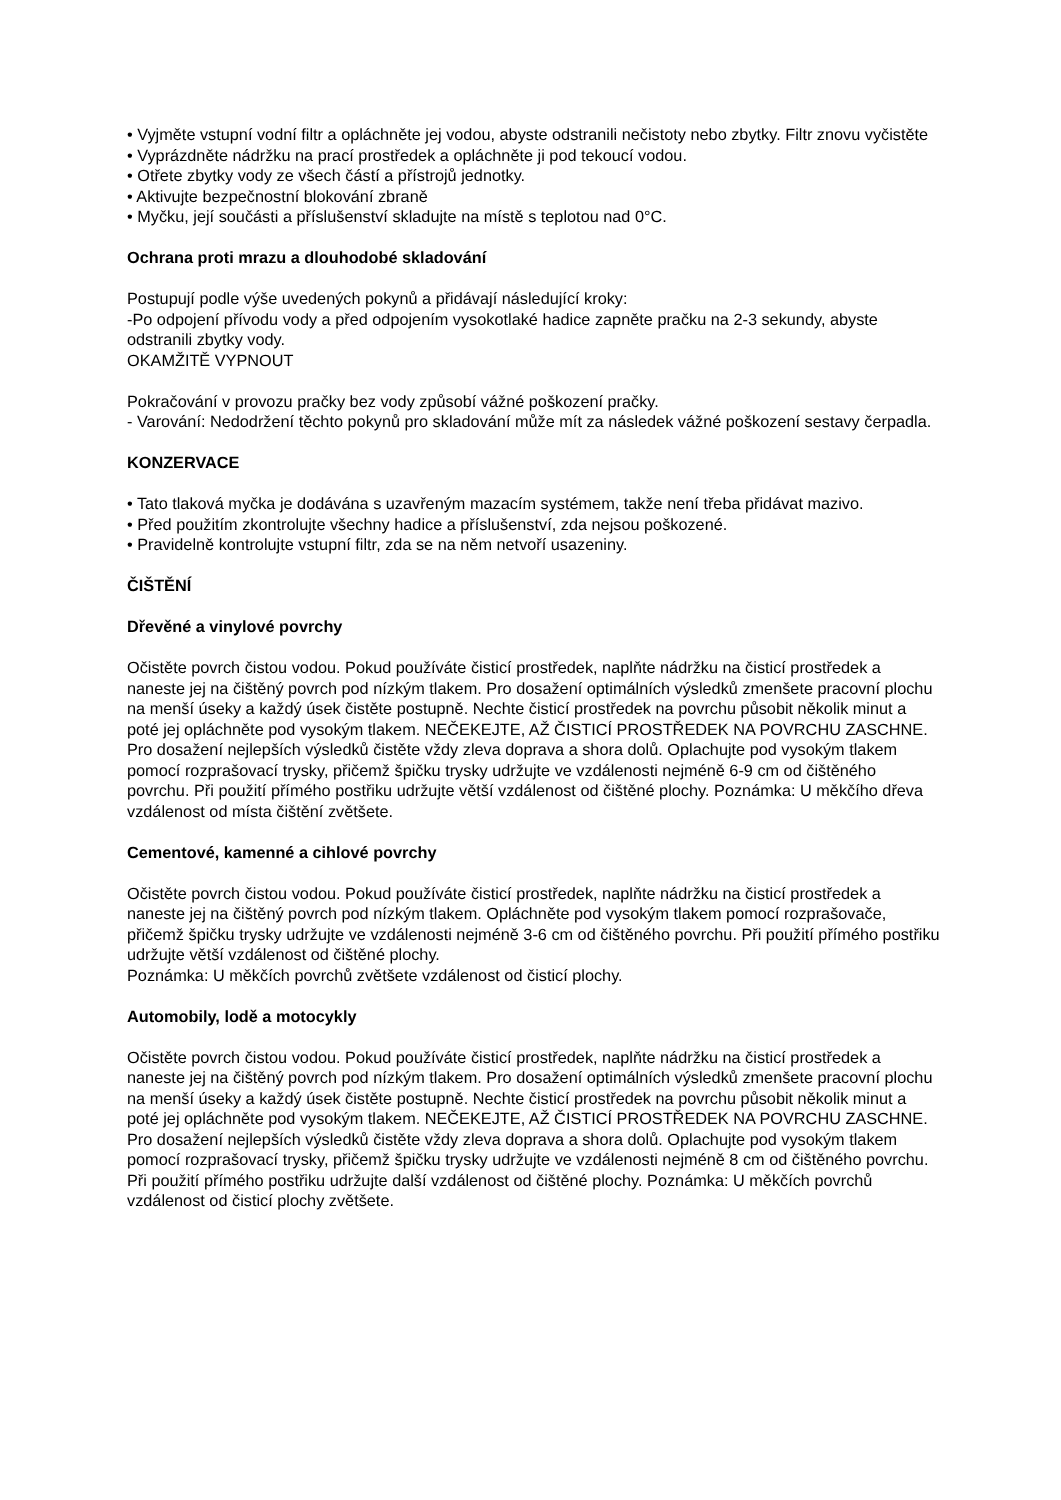• Vyjměte vstupní vodní filtr a opláchněte jej vodou, abyste odstranili nečistoty nebo zbytky. Filtr znovu vyčistěte
• Vyprázdněte nádržku na prací prostředek a opláchněte ji pod tekoucí vodou.
• Otřete zbytky vody ze všech částí a přístrojů jednotky.
• Aktivujte bezpečnostní blokování zbraně
• Myčku, její součásti a příslušenství skladujte na místě s teplotou nad 0°C.
Ochrana proti mrazu a dlouhodobé skladování
Postupují podle výše uvedených pokynů a přidávají následující kroky:
-Po odpojení přívodu vody a před odpojením vysokotlaké hadice zapněte pračku na 2-3 sekundy, abyste odstranili zbytky vody.
OKAMŽITĚ VYPNOUT
Pokračování v provozu pračky bez vody způsobí vážné poškození pračky.
- Varování: Nedodržení těchto pokynů pro skladování může mít za následek vážné poškození sestavy čerpadla.
KONZERVACE
• Tato tlaková myčka je dodávána s uzavřeným mazacím systémem, takže není třeba přidávat mazivo.
• Před použitím zkontrolujte všechny hadice a příslušenství, zda nejsou poškozené.
• Pravidelně kontrolujte vstupní filtr, zda se na něm netvoří usazeniny.
ČIŠTĚNÍ
Dřevěné a vinylové povrchy
Očistěte povrch čistou vodou. Pokud používáte čisticí prostředek, naplňte nádržku na čisticí prostředek a naneste jej na čištěný povrch pod nízkým tlakem. Pro dosažení optimálních výsledků zmenšete pracovní plochu na menší úseky a každý úsek čistěte postupně. Nechte čisticí prostředek na povrchu působit několik minut a poté jej opláchněte pod vysokým tlakem. NEČEKEJTE, AŽ ČISTICÍ PROSTŘEDEK NA POVRCHU ZASCHNE. Pro dosažení nejlepších výsledků čistěte vždy zleva doprava a shora dolů. Oplachujte pod vysokým tlakem pomocí rozprašovací trysky, přičemž špičku trysky udržujte ve vzdálenosti nejméně 6-9 cm od čištěného povrchu. Při použití přímého postřiku udržujte větší vzdálenost od čištěné plochy. Poznámka: U měkčího dřeva vzdálenost od místa čištění zvětšete.
Cementové, kamenné a cihlové povrchy
Očistěte povrch čistou vodou. Pokud používáte čisticí prostředek, naplňte nádržku na čisticí prostředek a naneste jej na čištěný povrch pod nízkým tlakem. Opláchněte pod vysokým tlakem pomocí rozprašovače, přičemž špičku trysky udržujte ve vzdálenosti nejméně 3-6 cm od čištěného povrchu. Při použití přímého postřiku udržujte větší vzdálenost od čištěné plochy.
Poznámka: U měkčích povrchů zvětšete vzdálenost od čisticí plochy.
Automobily, lodě a motocykly
Očistěte povrch čistou vodou. Pokud používáte čisticí prostředek, naplňte nádržku na čisticí prostředek a naneste jej na čištěný povrch pod nízkým tlakem. Pro dosažení optimálních výsledků zmenšete pracovní plochu na menší úseky a každý úsek čistěte postupně. Nechte čisticí prostředek na povrchu působit několik minut a poté jej opláchněte pod vysokým tlakem. NEČEKEJTE, AŽ ČISTICÍ PROSTŘEDEK NA POVRCHU ZASCHNE. Pro dosažení nejlepších výsledků čistěte vždy zleva doprava a shora dolů. Oplachujte pod vysokým tlakem pomocí rozprašovací trysky, přičemž špičku trysky udržujte ve vzdálenosti nejméně 8 cm od čištěného povrchu. Při použití přímého postřiku udržujte další vzdálenost od čištěné plochy. Poznámka: U měkčích povrchů vzdálenost od čisticí plochy zvětšete.